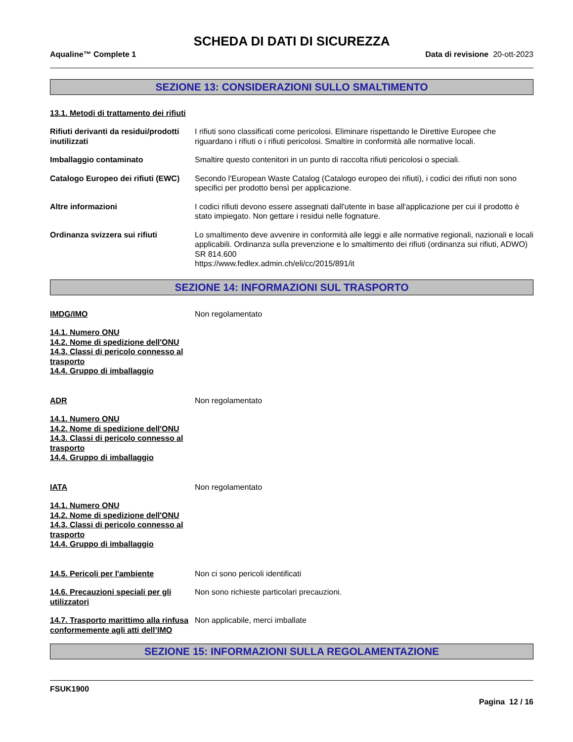SCHEDA DI DATI DI SICUREZZA
Aqualine™ Complete 1 Data di revisione 20-ott-2023
SEZIONE 13: CONSIDERAZIONI SULLO SMALTIMENTO
13.1. Metodi di trattamento dei rifiuti
Rifiuti derivanti da residui/prodotti inutilizzati
I rifiuti sono classificati come pericolosi. Eliminare rispettando le Direttive Europee che riguardano i rifiuti o i rifiuti pericolosi. Smaltire in conformità alle normative locali.
Imballaggio contaminato Smaltire questo contenitori in un punto di raccolta rifiuti pericolosi o speciali.
Catalogo Europeo dei rifiuti (EWC)
Secondo l'European Waste Catalog (Catalogo europeo dei rifiuti), i codici dei rifiuti non sono specifici per prodotto bensì per applicazione.
Altre informazioni I codici rifiuti devono essere assegnati dall'utente in base all'applicazione per cui il prodotto è stato impiegato. Non gettare i residui nelle fognature.
Ordinanza svizzera sui rifiuti Lo smaltimento deve avvenire in conformità alle leggi e alle normative regionali, nazionali e locali applicabili. Ordinanza sulla prevenzione e lo smaltimento dei rifiuti (ordinanza sui rifiuti, ADWO) SR 814.600
https://www.fedlex.admin.ch/eli/cc/2015/891/it
SEZIONE 14: INFORMAZIONI SUL TRASPORTO
IMDG/IMO Non regolamentato
14.1. Numero ONU
14.2. Nome di spedizione dell'ONU
14.3. Classi di pericolo connesso al trasporto
14.4. Gruppo di imballaggio
ADR Non regolamentato
14.1. Numero ONU
14.2. Nome di spedizione dell'ONU
14.3. Classi di pericolo connesso al trasporto
14.4. Gruppo di imballaggio
IATA Non regolamentato
14.1. Numero ONU
14.2. Nome di spedizione dell'ONU
14.3. Classi di pericolo connesso al trasporto
14.4. Gruppo di imballaggio
14.5. Pericoli per l'ambiente Non ci sono pericoli identificati
14.6. Precauzioni speciali per gli utilizzatori
Non sono richieste particolari precauzioni.
14.7. Trasporto marittimo alla rinfusa conformemente agli atti dell’IMO
Non applicabile, merci imballate
SEZIONE 15: INFORMAZIONI SULLA REGOLAMENTAZIONE
FSUK1900
Pagina 12 / 16